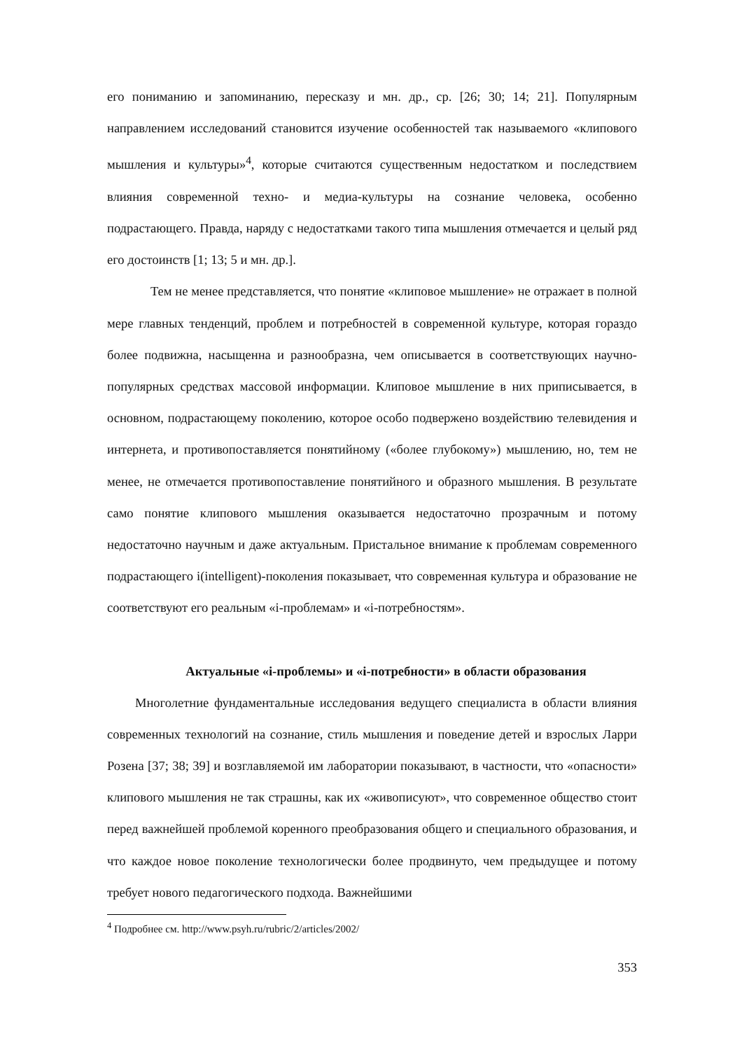его пониманию и запоминанию, пересказу и мн. др., ср. [26; 30; 14; 21]. Популярным направлением исследований становится изучение особенностей так называемого «клипового мышления и культуры»<sup>4</sup>, которые считаются существенным недостатком и последствием влияния современной техно- и медиа-культуры на сознание человека, особенно подрастающего. Правда, наряду с недостатками такого типа мышления отмечается и целый ряд его достоинств [1; 13; 5 и мн. др.].
Тем не менее представляется, что понятие «клиповое мышление» не отражает в полной мере главных тенденций, проблем и потребностей в современной культуре, которая гораздо более подвижна, насыщенна и разнообразна, чем описывается в соответствующих научно-популярных средствах массовой информации. Клиповое мышление в них приписывается, в основном, подрастающему поколению, которое особо подвержено воздействию телевидения и интернета, и противопоставляется понятийному («более глубокому») мышлению, но, тем не менее, не отмечается противопоставление понятийного и образного мышления. В результате само понятие клипового мышления оказывается недостаточно прозрачным и потому недостаточно научным и даже актуальным. Пристальное внимание к проблемам современного подрастающего i(intelligent)-поколения показывает, что современная культура и образование не соответствуют его реальным «i-проблемам» и «i-потребностям».
Актуальные «i-проблемы» и «i-потребности» в области образования
Многолетние фундаментальные исследования ведущего специалиста в области влияния современных технологий на сознание, стиль мышления и поведение детей и взрослых Ларри Розена [37; 38; 39] и возглавляемой им лаборатории показывают, в частности, что «опасности» клипового мышления не так страшны, как их «живописуют», что современное общество стоит перед важнейшей проблемой коренного преобразования общего и специального образования, и что каждое новое поколение технологически более продвинуто, чем предыдущее и потому требует нового педагогического подхода. Важнейшими
<sup>4</sup> Подробнее см. http://www.psyh.ru/rubric/2/articles/2002/
353